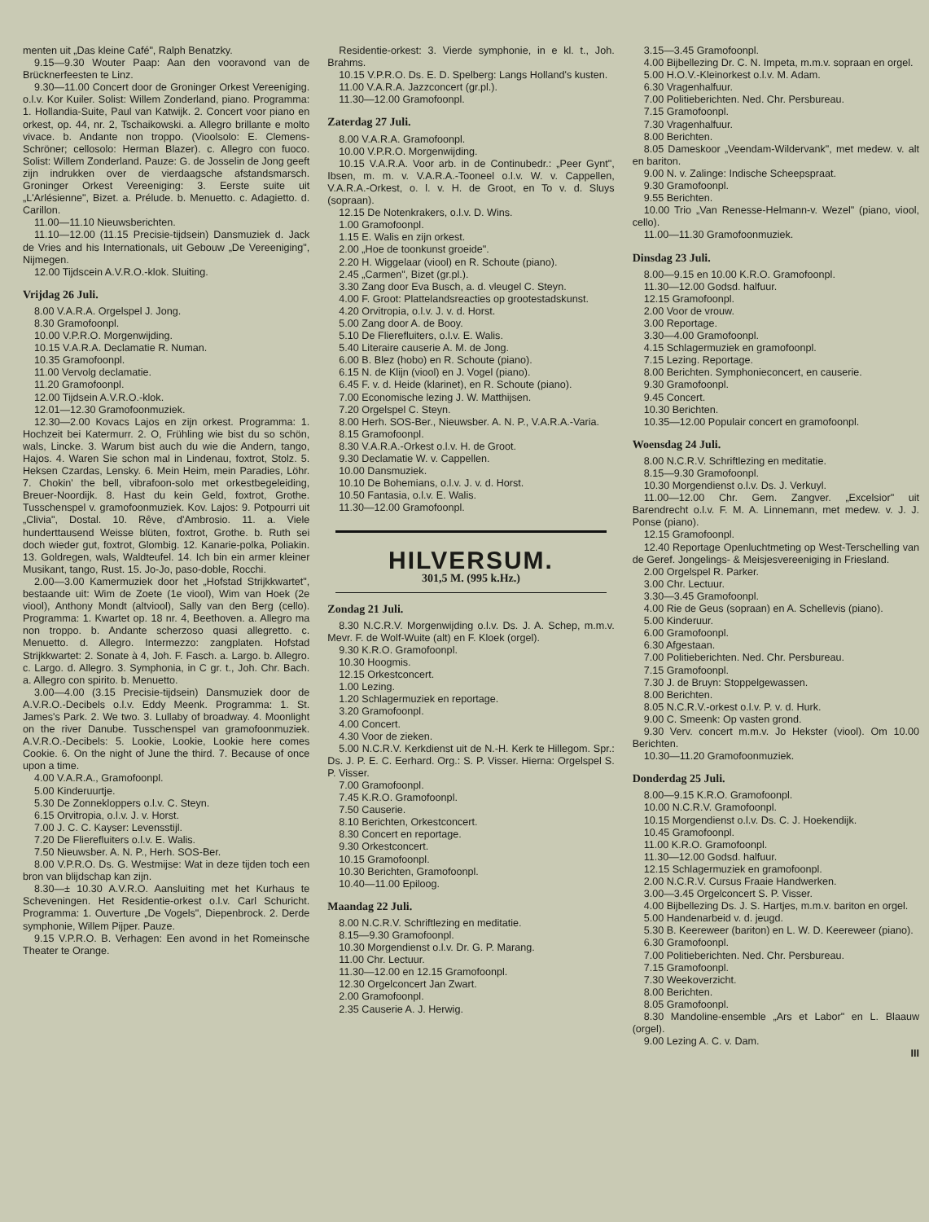menten uit „Das kleine Café", Ralph Benatzky.
9.15—9.30 Wouter Paap: Aan den vooravond van de Brücknerfeesten te Linz.
9.30—11.00 Concert door de Groninger Orkest Vereeniging. o.l.v. Kor Kuiler. Solist: Willem Zonderland, piano. Programma: 1. Hollandia-Suite, Paul van Katwijk. 2. Concert voor piano en orkest, op. 44, nr. 2, Tschaikowski. a. Allegro brillante e molto vivace. b. Andante non troppo. (Vioolsolo: E. Clemens-Schröner; cellosolo: Herman Blazer). c. Allegro con fuoco. Solist: Willem Zonderland. Pauze: G. de Josselin de Jong geeft zijn indrukken over de vierdaagsche afstandsmarsch. Groninger Orkest Vereeniging: 3. Eerste suite uit „L'Arlésienne", Bizet. a. Prélude. b. Menuetto. c. Adagietto. d. Carillon.
11.00—11.10 Nieuwsberichten.
11.10—12.00 (11.15 Precisie-tijdsein) Dansmuziek d. Jack de Vries and his Internationals, uit Gebouw „De Vereeniging", Nijmegen.
12.00 Tijdscein A.V.R.O.-klok. Sluiting.
Vrijdag 26 Juli.
8.00 V.A.R.A. Orgelspel J. Jong.
8.30 Gramofoonpl.
10.00 V.P.R.O. Morgenwijding.
10.15 V.A.R.A. Declamatie R. Numan.
10.35 Gramofoonpl.
11.00 Vervolg declamatie.
11.20 Gramofoonpl.
12.00 Tijdsein A.V.R.O.-klok.
12.01—12.30 Gramofoonmuziek.
12.30—2.00 Kovacs Lajos en zijn orkest. Programma: 1. Hochzeit bei Katermurr. 2. O, Frühling wie bist du so schön, wals, Lincke. 3. Warum bist auch du wie die Andern, tango, Hajos. 4. Waren Sie schon mal in Lindenau, foxtrot, Stolz. 5. Heksen Czardas, Lensky. 6. Mein Heim, mein Paradies, Löhr. 7. Chokin' the bell, vibrafoon-solo met orkestbegeleiding, Breuer-Noordijk. 8. Hast du kein Geld, foxtrot, Grothe. Tusschenspel v. gramofoonmuziek. Kov. Lajos: 9. Potpourri uit „Clivia", Dostal. 10. Rêve, d'Ambrosio. 11. a. Viele hunderttausend Weisse blüten, foxtrot, Grothe. b. Ruth sei doch wieder gut, foxtrot, Glombig. 12. Kanarie-polka, Poliakin. 13. Goldregen, wals, Waldteufel. 14. Ich bin ein armer kleiner Musikant, tango, Rust. 15. Jo-Jo, paso-doble, Rocchi.
2.00—3.00 Kamermuziek door het „Hofstad Strijkkwartet", bestaande uit: Wim de Zoete (1e viool), Wim van Hoek (2e viool), Anthony Mondt (altviool), Sally van den Berg (cello). Programma: 1. Kwartet op. 18 nr. 4, Beethoven. a. Allegro ma non troppo. b. Andante scherzoso quasi allegretto. c. Menuetto. d. Allegro. Intermezzo: zangplaten. Hofstad Strijkkwartet: 2. Sonate à 4, Joh. F. Fasch. a. Largo. b. Allegro. c. Largo. d. Allegro. 3. Symphonia, in C gr. t., Joh. Chr. Bach. a. Allegro con spirito. b. Menuetto.
3.00—4.00 (3.15 Precisie-tijdsein) Dansmuziek door de A.V.R.O.-Decibels o.l.v. Eddy Meenk. Programma: 1. St. James's Park. 2. We two. 3. Lullaby of broadway. 4. Moonlight on the river Danube. Tusschenspel van gramofoonmuziek. A.V.R.O.-Decibels: 5. Lookie, Lookie, Lookie here comes Cookie. 6. On the night of June the third. 7. Because of once upon a time.
4.00 V.A.R.A., Gramofoonpl.
5.00 Kinderuurtje.
5.30 De Zonnekloppers o.l.v. C. Steyn.
6.15 Orvitropia, o.l.v. J. v. Horst.
7.00 J. C. C. Kayser: Levensstijl.
7.20 De Flierefluiters o.l.v. E. Walis.
7.50 Nieuwsber. A. N. P., Herh. SOS-Ber.
8.00 V.P.R.O. Ds. G. Westmijse: Wat in deze tijden toch een bron van blijdschap kan zijn.
8.30—± 10.30 A.V.R.O. Aansluiting met het Kurhaus te Scheveningen. Het Residentie-orkest o.l.v. Carl Schuricht. Programma: 1. Ouverture „De Vogels", Diepenbrock. 2. Derde symphonie, Willem Pijper. Pauze.
9.15 V.P.R.O. B. Verhagen: Een avond in het Romeinsche Theater te Orange.
Residentie-orkest: 3. Vierde symphonie, in e kl. t., Joh. Brahms.
10.15 V.P.R.O. Ds. E. D. Spelberg: Langs Holland's kusten.
11.00 V.A.R.A. Jazzconcert (gr.pl.).
11.30—12.00 Gramofoonpl.
Zaterdag 27 Juli.
8.00 V.A.R.A. Gramofoonpl.
10.00 V.P.R.O. Morgenwijding.
10.15 V.A.R.A. Voor arb. in de Continubedr.: „Peer Gynt", Ibsen, m. m. v. V.A.R.A.-Tooneel o.l.v. W. v. Cappellen, V.A.R.A.-Orkest, o. l. v. H. de Groot, en To v. d. Sluys (sopraan).
12.15 De Notenkrakers, o.l.v. D. Wins.
1.00 Gramofoonpl.
1.15 E. Walis en zijn orkest.
2.00 „Hoe de toonkunst groeide".
2.20 H. Wiggelaar (viool) en R. Schoute (piano).
2.45 „Carmen", Bizet (gr.pl.).
3.30 Zang door Eva Busch, a. d. vleugel C. Steyn.
4.00 F. Groot: Plattelandsreacties op grootestadskunst.
4.20 Orvitropia, o.l.v. J. v. d. Horst.
5.00 Zang door A. de Booy.
5.10 De Flierefluiters, o.l.v. E. Walis.
5.40 Literaire causerie A. M. de Jong.
6.00 B. Blez (hobo) en R. Schoute (piano).
6.15 N. de Klijn (viool) en J. Vogel (piano).
6.45 F. v. d. Heide (klarinet), en R. Schoute (piano).
7.00 Economische lezing J. W. Matthijsen.
7.20 Orgelspel C. Steyn.
8.00 Herh. SOS-Ber., Nieuwsber. A. N. P., V.A.R.A.-Varia.
8.15 Gramofoonpl.
8.30 V.A.R.A.-Orkest o.l.v. H. de Groot.
9.30 Declamatie W. v. Cappellen.
10.00 Dansmuziek.
10.10 De Bohemians, o.l.v. J. v. d. Horst.
10.50 Fantasia, o.l.v. E. Walis.
11.30—12.00 Gramofoonpl.
HILVERSUM.
301,5 M. (995 k.Hz.)
Zondag 21 Juli.
8.30 N.C.R.V. Morgenwijding o.l.v. Ds. J. A. Schep, m.m.v. Mevr. F. de Wolf-Wuite (alt) en F. Kloek (orgel).
9.30 K.R.O. Gramofoonpl.
10.30 Hoogmis.
12.15 Orkestconcert.
1.00 Lezing.
1.20 Schlagermuziek en reportage.
3.20 Gramofoonpl.
4.00 Concert.
4.30 Voor de zieken.
5.00 N.C.R.V. Kerkdienst uit de N.-H. Kerk te Hillegom. Spr.: Ds. J. P. E. C. Eerhard. Org.: S. P. Visser. Hierna: Orgelspel S. P. Visser.
7.00 Gramofoonpl.
7.45 K.R.O. Gramofoonpl.
7.50 Causerie.
8.10 Berichten, Orkestconcert.
8.30 Concert en reportage.
9.30 Orkestconcert.
10.15 Gramofoonpl.
10.30 Berichten, Gramofoonpl.
10.40—11.00 Epiloog.
Maandag 22 Juli.
8.00 N.C.R.V. Schriftlezing en meditatie.
8.15—9.30 Gramofoonpl.
10.30 Morgendienst o.l.v. Dr. G. P. Marang.
11.00 Chr. Lectuur.
11.30—12.00 en 12.15 Gramofoonpl.
12.30 Orgelconcert Jan Zwart.
2.00 Gramofoonpl.
2.35 Causerie A. J. Herwig.
3.15—3.45 Gramofoonpl.
4.00 Bijbellezing Dr. C. N. Impeta, m.m.v. sopraan en orgel.
5.00 H.O.V.-Kleinorkest o.l.v. M. Adam.
6.30 Vragenhalfuur.
7.00 Politieberichten. Ned. Chr. Persbureau.
7.15 Gramofoonpl.
7.30 Vragenhalfuur.
8.00 Berichten.
8.05 Dameskoor „Veendam-Wildervank", met medew. v. alt en bariton.
9.00 N. v. Zalinge: Indische Scheepspraat.
9.30 Gramofoonpl.
9.55 Berichten.
10.00 Trio „Van Renesse-Helmann-v. Wezel" (piano, viool, cello).
11.00—11.30 Gramofoonmuziek.
Dinsdag 23 Juli.
8.00—9.15 en 10.00 K.R.O. Gramofoonpl.
11.30—12.00 Godsd. halfuur.
12.15 Gramofoonpl.
2.00 Voor de vrouw.
3.00 Reportage.
3.30—4.00 Gramofoonpl.
4.15 Schlagermuziek en gramofoonpl.
7.15 Lezing. Reportage.
8.00 Berichten. Symphonieconcert, en causerie.
9.30 Gramofoonpl.
9.45 Concert.
10.30 Berichten.
10.35—12.00 Populair concert en gramofoonpl.
Woensdag 24 Juli.
8.00 N.C.R.V. Schriftlezing en meditatie.
8.15—9.30 Gramofoonpl.
10.30 Morgendienst o.l.v. Ds. J. Verkuyl.
11.00—12.00 Chr. Gem. Zangver. „Excelsior" uit Barendrecht o.l.v. F. M. A. Linnemann, met medew. v. J. J. Ponse (piano).
12.15 Gramofoonpl.
12.40 Reportage Openluchtmeting op West-Terschelling van de Geref. Jongelings- & Meisjesvereeniging in Friesland.
2.00 Orgelspel R. Parker.
3.00 Chr. Lectuur.
3.30—3.45 Gramofoonpl.
4.00 Rie de Geus (sopraan) en A. Schellevis (piano).
5.00 Kinderuur.
6.00 Gramofoonpl.
6.30 Afgestaan.
7.00 Politieberichten. Ned. Chr. Persbureau.
7.15 Gramofoonpl.
7.30 J. de Bruyn: Stoppelgewassen.
8.00 Berichten.
8.05 N.C.R.V.-orkest o.l.v. P. v. d. Hurk.
9.00 C. Smeenk: Op vasten grond.
9.30 Verv. concert m.m.v. Jo Hekster (viool). Om 10.00 Berichten.
10.30—11.20 Gramofoonmuziek.
Donderdag 25 Juli.
8.00—9.15 K.R.O. Gramofoonpl.
10.00 N.C.R.V. Gramofoonpl.
10.15 Morgendienst o.l.v. Ds. C. J. Hoekendijk.
10.45 Gramofoonpl.
11.00 K.R.O. Gramofoonpl.
11.30—12.00 Godsd. halfuur.
12.15 Schlagermuziek en gramofoonpl.
2.00 N.C.R.V. Cursus Fraaie Handwerken.
3.00—3.45 Orgelconcert S. P. Visser.
4.00 Bijbellezing Ds. J. S. Hartjes, m.m.v. bariton en orgel.
5.00 Handenarbeid v. d. jeugd.
5.30 B. Keereweer (bariton) en L. W. D. Keereweer (piano).
6.30 Gramofoonpl.
7.00 Politieberichten. Ned. Chr. Persbureau.
7.15 Gramofoonpl.
7.30 Weekoverzicht.
8.00 Berichten.
8.05 Gramofoonpl.
8.30 Mandoline-ensemble „Ars et Labor" en L. Blaauw (orgel).
9.00 Lezing A. C. v. Dam.
III